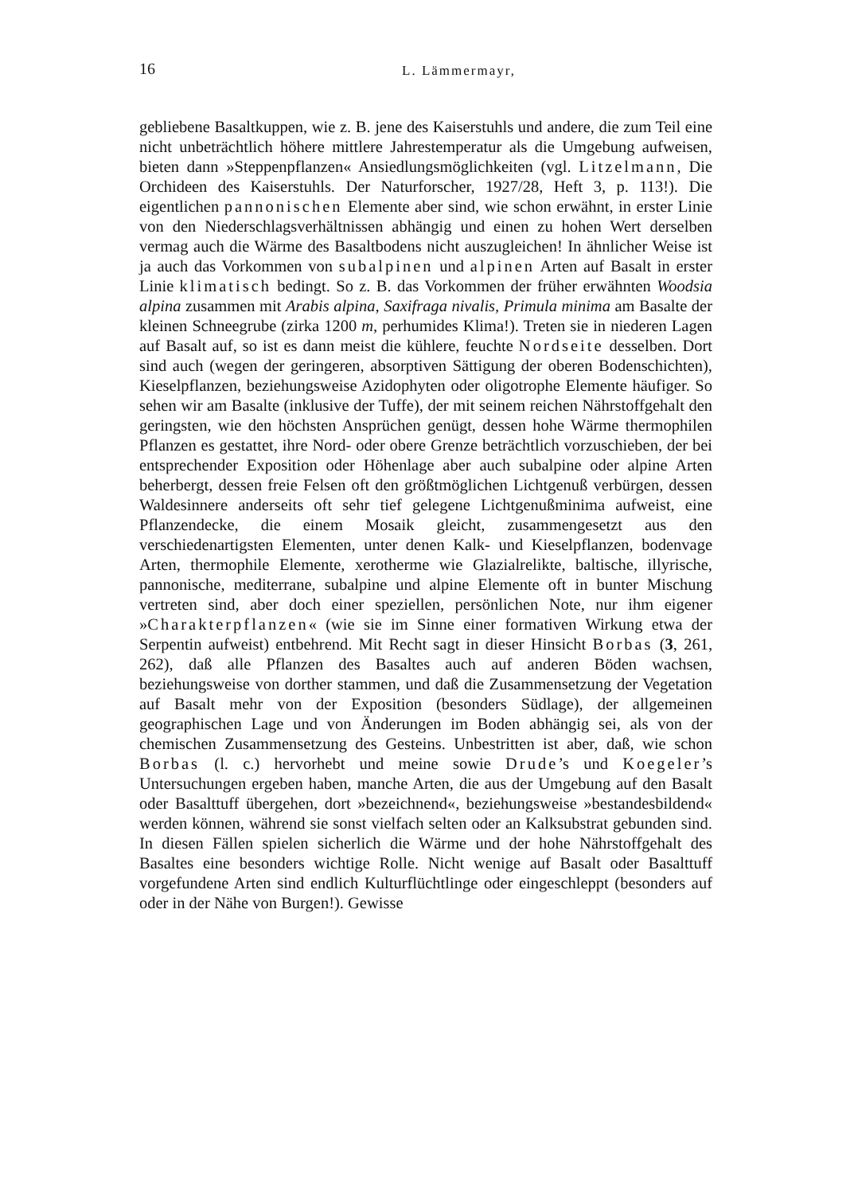16 L. Lämmermayr,
gebliebene Basaltkuppen, wie z. B. jene des Kaiserstuhls und andere, die zum Teil eine nicht unbeträchtlich höhere mittlere Jahrestemperatur als die Umgebung aufweisen, bieten dann »Steppenpflanzen« Ansiedlungsmöglichkeiten (vgl. Litzelmann, Die Orchideen des Kaiserstuhls. Der Naturforscher, 1927/28, Heft 3, p. 113!). Die eigentlichen pannonischen Elemente aber sind, wie schon erwähnt, in erster Linie von den Niederschlagsverhältnissen abhängig und einen zu hohen Wert derselben vermag auch die Wärme des Basaltbodens nicht auszugleichen! In ähnlicher Weise ist ja auch das Vorkommen von subalpinen und alpinen Arten auf Basalt in erster Linie klimatisch bedingt. So z. B. das Vorkommen der früher erwähnten Woodsia alpina zusammen mit Arabis alpina, Saxifraga nivalis, Primula minima am Basalte der kleinen Schneegrube (zirka 1200 m, perhumides Klima!). Treten sie in niederen Lagen auf Basalt auf, so ist es dann meist die kühlere, feuchte Nordseite desselben. Dort sind auch (wegen der geringeren, absorptiven Sättigung der oberen Bodenschichten), Kieselpflanzen, beziehungsweise Azidophyten oder oligotrophe Elemente häufiger. So sehen wir am Basalte (inklusive der Tuffe), der mit seinem reichen Nährstoffgehalt den geringsten, wie den höchsten Ansprüchen genügt, dessen hohe Wärme thermophilen Pflanzen es gestattet, ihre Nord- oder obere Grenze beträchtlich vorzuschieben, der bei entsprechender Exposition oder Höhenlage aber auch subalpine oder alpine Arten beherbergt, dessen freie Felsen oft den größtmöglichen Lichtgenuß verbürgen, dessen Waldesinnere anderseits oft sehr tief gelegene Lichtgenußminima aufweist, eine Pflanzendecke, die einem Mosaik gleicht, zusammengesetzt aus den verschiedenartigsten Elementen, unter denen Kalk- und Kieselpflanzen, bodenvage Arten, thermophile Elemente, xerotherme wie Glazialrelikte, baltische, illyrische, pannonische, mediterrane, subalpine und alpine Elemente oft in bunter Mischung vertreten sind, aber doch einer speziellen, persönlichen Note, nur ihm eigener »Charakterpflanzen« (wie sie im Sinne einer formativen Wirkung etwa der Serpentin aufweist) entbehrend. Mit Recht sagt in dieser Hinsicht Borbas (3, 261, 262), daß alle Pflanzen des Basaltes auch auf anderen Böden wachsen, beziehungsweise von dorther stammen, und daß die Zusammensetzung der Vegetation auf Basalt mehr von der Exposition (besonders Südlage), der allgemeinen geographischen Lage und von Änderungen im Boden abhängig sei, als von der chemischen Zusammensetzung des Gesteins. Unbestritten ist aber, daß, wie schon Borbas (l. c.) hervorhebt und meine sowie Drude’s und Koegeler’s Untersuchungen ergeben haben, manche Arten, die aus der Umgebung auf den Basalt oder Basalttuff übergehen, dort »bezeichnend«, beziehungsweise »bestandesbildend« werden können, während sie sonst vielfach selten oder an Kalksubstrat gebunden sind. In diesen Fällen spielen sicherlich die Wärme und der hohe Nährstoffgehalt des Basaltes eine besonders wichtige Rolle. Nicht wenige auf Basalt oder Basalttuff vorgefundene Arten sind endlich Kulturflüchtlinge oder eingeschleppt (besonders auf oder in der Nähe von Burgen!). Gewisse